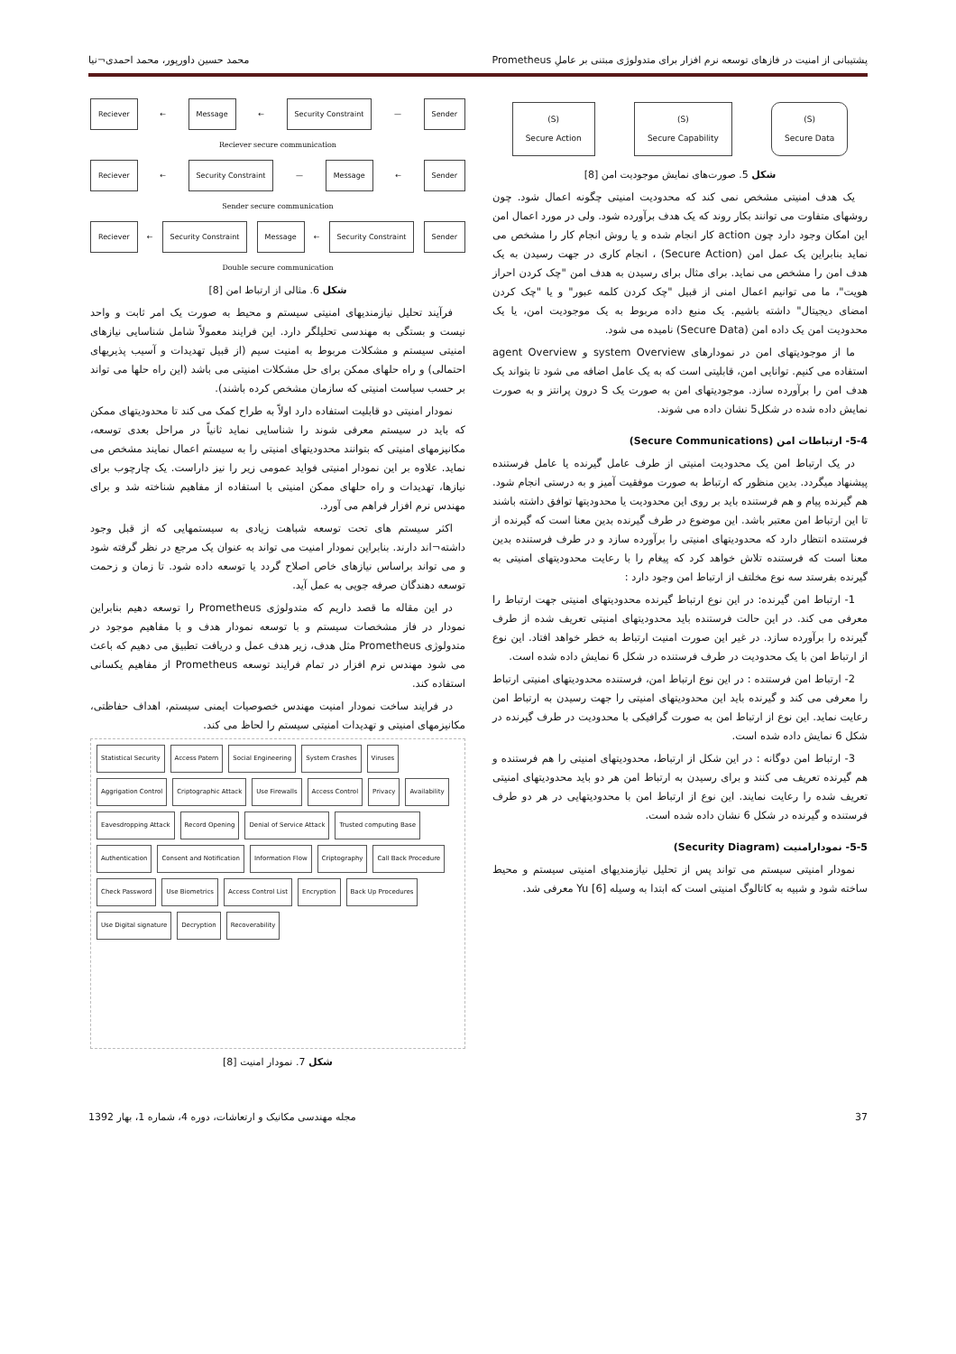پشتیبانی از امنیت در فازهای توسعه نرم افزار برای متدولوژی مبتنی بر عاملِ Prometheus محمد حسین داورپور، محمد احمدی¬نیا
(S)
Secure Action
(S)
Secure Capability
(S)
Secure Data
شکل 5. صورت‌های نمایش موجودیت امن [8]
یک هدف امنیتی مشخص نمی کند که محدودیت امنیتی چگونه اعمال شود. چون روشهای متفاوت می توانند بکار روند که یک هدف برآورده شود. ولی در مورد اعمال امن این امکان وجود دارد چون action کار انجام شده و یا روش انجام کار را مشخص می نماید بنابراین یک عمل امن (Secure Action) ، انجام کاری در جهت رسیدن به یک هدف امن را مشخص می نماید. برای مثال برای رسیدن به هدف امن "چک کردن احراز هویت"، ما می توانیم اعمال امنی از قبیل "چک کردن کلمه عبور" و یا "چک کردن امضای دیجیتال" داشته باشیم. یک منبع داده مربوط به یک موجودیت امن، یا یک محدودیت امن یک داده امن (Secure Data) نامیده می شود.
ما از موجودیتهای امن در نمودارهای system Overview و agent Overview استفاده می کنیم. توانایی امن، قابلیتی است که به یک عامل اضافه می شود تا بتواند یک هدف امن را برآورده سازد. موجودیتهای امن به صورت یک S درون پرانتز و به صورت نمایش داده شده در شکل5 نشان داده می شوند.
5-4- ارتباطات امن (Secure Communications)
در یک ارتباط امن یک محدودیت امنیتی از طرف عامل گیرنده یا عامل فرستنده پیشنهاد میگردد. بدین منظور که ارتباط به صورت موفقیت آمیز و به درستی انجام شود. هم گیرنده پیام و هم فرستنده باید بر روی این محدودیت یا محدودیتها توافق داشته باشند تا این ارتباط امن معتبر باشد. این موضوع در طرف گیرنده بدین معنا است که گیرنده از فرستنده انتظار دارد که محدودیتهای امنیتی را برآورده سازد و در طرف فرستنده بدین معنا است که فرستنده تلاش خواهد کرد که پیغام را با رعایت محدودیتهای امنیتی به گیرنده بفرستد سه نوع مخلتف از ارتباط امن وجود دارد :
1- ارتباط امن گیرنده: در این نوع ارتباط گیرنده محدودیتهای امنیتی جهت ارتباط را معرفی می کند. در این حالت فرستنده باید محدودیتهای امنیتی تعریف شده از طرف گیرنده را برآورده سازد. در غیر این صورت امنیت ارتباط به خطر خواهد افتاد. این نوع از ارتباط امن با یک محدودیت در طرف فرستنده در شکل 6 نمایش داده شده است.
2- ارتباط امن فرستنده : در این نوع ارتباط امن، فرستنده محدودیتهای امنیتی ارتباط را معرفی می کند و گیرنده باید این محدودیتهای امنیتی را جهت رسیدن به ارتباط امن رعایت نماید. این نوع از ارتباط امن به صورت گرافیکی با محدودیت در طرف گیرنده در شکل 6 نمایش داده شده است.
3- ارتباط امن دوگانه : در این شکل از ارتباط، محدودیتهای امنیتی را هم فرستنده و هم گیرنده تعریف می کنند و برای رسیدن به ارتباط امن هر دو باید محدودیتهای امنیتی تعریف شده را رعایت نمایند. این نوع از ارتباط امن با محدودیتهایی در هر دو طرف فرستنده و گیرنده در شکل 6 نشان داده شده است.
5-5- نمودارامنیت (Security Diagram)
نمودار امنیتی سیستم می تواند پس از تحلیل نیازمندیهای امنیتی سیستم و محیط ساخته شود و شبیه به کاتالوگ امنیتی است که ابتدا به وسیله Yu [6] معرفی شد.
Reciever ← Message ← Security Constraint — Sender
Reciever secure communication
Reciever ← Security Constraint — Message ← Sender
Sender secure communication
Reciever ← Security Constraint Message ← Security Constraint Sender
Double secure communication
شکل 6. مثالی از ارتباط امن [8]
فرآیند تحلیل نیازمندیهای امنیتی سیستم و محیط به صورت یک امر ثابت و واحد نیست و بستگی به مهندسی تحلیلگر دارد. این فرایند معمولاً شامل شناسایی نیازهای امنیتی سیستم و مشکلات مربوط به امنیت سیم (از قبیل تهدیدات و آسیب پذیریهای احتمالی) و راه حلهای ممکن برای حل مشکلات امنیتی می باشد (این راه حلها می تواند بر حسب سیاست امنیتی که سازمان مشخص کرده باشند).
نمودار امنیتی دو قابلیت استفاده دارد اولاً به طراح کمک می کند تا محدودیتهای ممکن که باید در سیستم معرفی شوند را شناسایی نماید ثانیاً در مراحل بعدی توسعه، مکانیزمهای امنیتی که بتوانند محدودیتهای امنیتی را به سیستم اعمال نمایند مشخص می نماید. علاوه بر این نمودار امنیتی فواید عمومی زیر را نیز داراست. یک چارچوب برای نیازها، تهدیدات و راه حلهای ممکن امنیتی با استفاده از مفاهیم شناخته شد و برای مهندس نرم افزار فراهم می آورد.
اکثر سیستم های تحت توسعه شباهت زیادی به سیستمهایی که از قبل وجود داشته¬اند دارند. بنابراین نمودار امنیت می تواند به عنوان یک مرجع در نظر گرفته شود و می تواند براساس نیازهای خاص اصلاح گردد یا توسعه داده شود. تا زمان و زحمت توسعه دهندگان صرفه جویی به عمل آید.
در این مقاله ما قصد داریم که متدولوژی Prometheus را توسعه دهیم بنابراین نمودار در فاز مشخصات سیستم و با توسعه نمودار هدف و با مفاهیم موجود در متدولوژی Prometheus مثل هدف، زیر هدف عمل و دریافت تطبیق می دهیم که باعث می شود مهندس نرم افزار در تمام فرایند توسعه Prometheus از مفاهیم یکسانی استفاده کند.
در فرایند ساخت نمودار امنیت مهندس خصوصیات ایمنی سیستم، اهداف حفاظتی، مکانیزمهای امنیتی و تهدیدات امنیتی سیستم را لحاظ می کند.
Statistical Security Access Patern Social Engineering System Crashes Viruses Aggrigation Control Criptographic Attack Use Firewalls Access Control Privacy Availability Eavesdropping Attack Record Opening Denial of Service Attack Trusted computing Base Authentication Consent and Notification Information Flow Criptography Call Back Procedure Check Password Use Biometrics Access Control List Encryption Back Up Procedures Use Digital signature Decryption Recoverability
شکل 7. نمودار امنیت [8]
37 مجله مهندسی مکانیک و ارتعاشات، دوره 4، شماره 1، بهار 1392